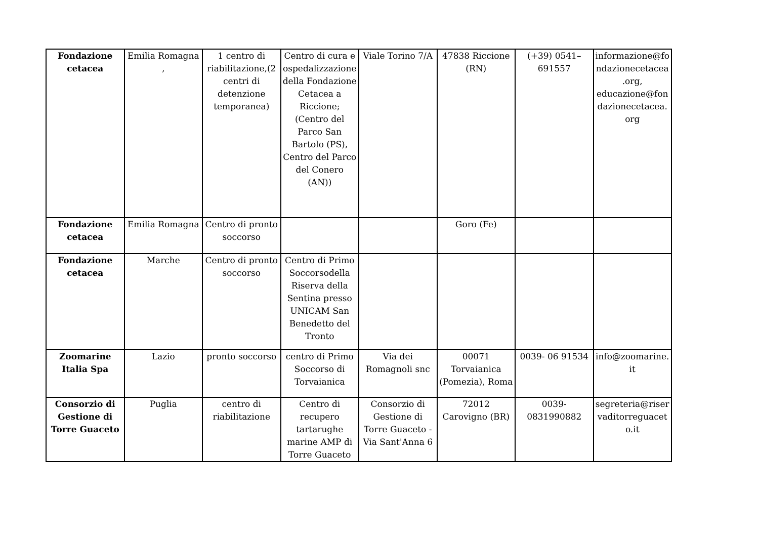| Fondazione cetacea | Emilia Romagna , | 1 centro di riabilitazione,(2 centri di detenzione temporanea) | Centro di cura e ospedalizzazione della Fondazione Cetacea a Riccione; (Centro del Parco San Bartolo (PS), Centro del Parco del Conero (AN)) | Viale Torino 7/A | 47838 Riccione (RN) | (+39) 0541–691557 | informazione@fondazionecetacea.org, educazione@fondazionecetacea.org |
| Fondazione cetacea | Emilia Romagna | Centro di pronto soccorso | | | Goro (Fe) | | |
| Fondazione cetacea | Marche | Centro di pronto soccorso | Centro di Primo Soccorsodella Riserva della Sentina presso UNICAM San Benedetto del Tronto | | | | |
| Zoomarine Italia Spa | Lazio | pronto soccorso | centro di Primo Soccorso di Torvaianica | Via dei Romagnoli snc | 00071 Torvaianica (Pomezia), Roma | 0039- 06 91534 | info@zoomarine.it |
| Consorzio di Gestione di Torre Guaceto | Puglia | centro di riabilitazione | Centro di recupero tartarughe marine AMP di Torre Guaceto | Consorzio di Gestione di Torre Guaceto - Via Sant'Anna 6 | 72012 Carovigno (BR) | 0039-0831990882 | segreteria@riservaditorreguaceto.it |